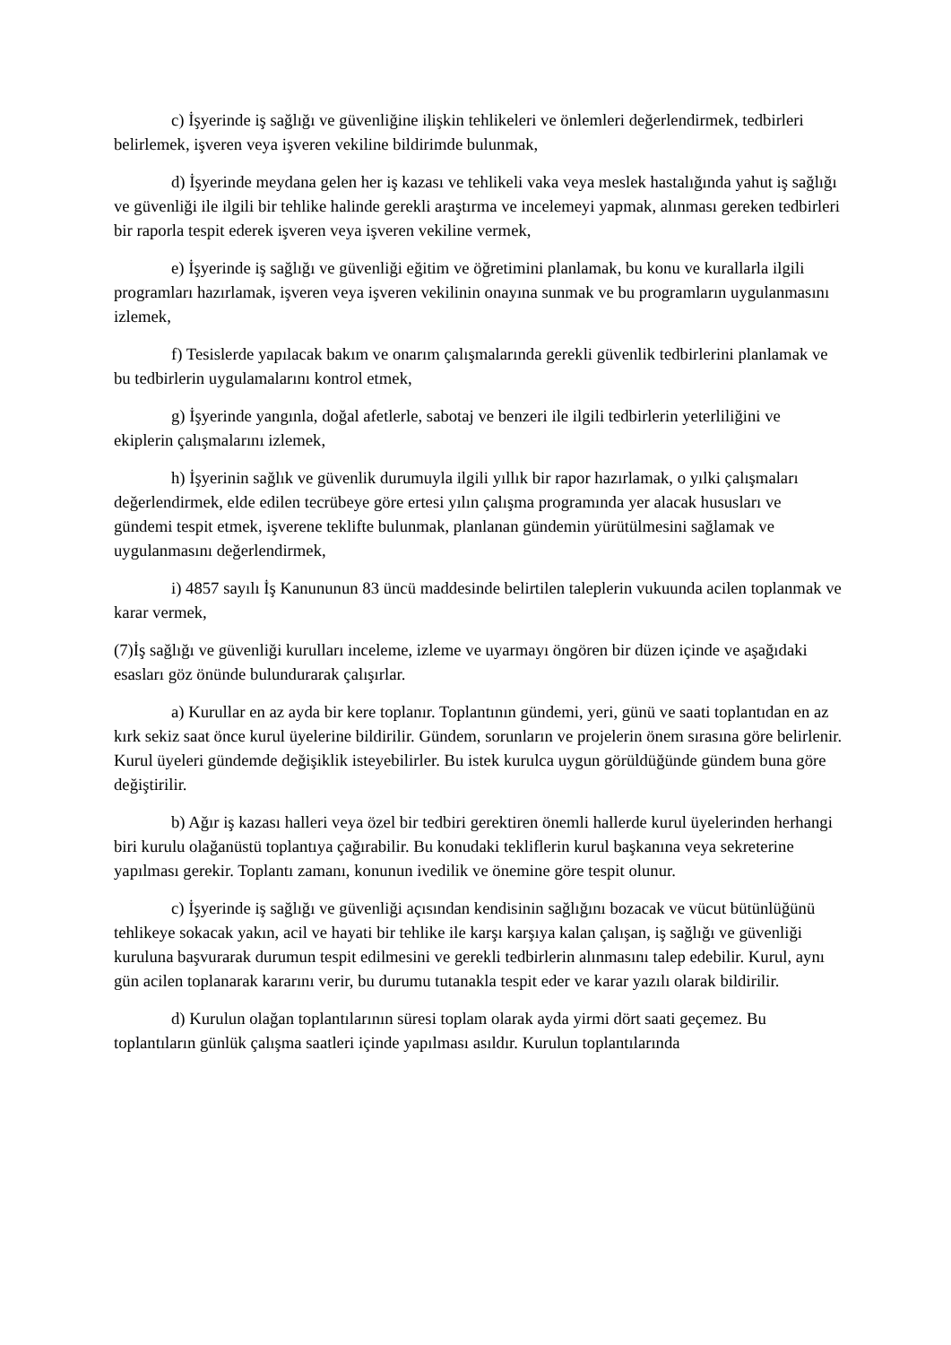c) İşyerinde iş sağlığı ve güvenliğine ilişkin tehlikeleri ve önlemleri değerlendirmek, tedbirleri belirlemek, işveren veya işveren vekiline bildirimde bulunmak,
d) İşyerinde meydana gelen her iş kazası ve tehlikeli vaka veya meslek hastalığında yahut iş sağlığı ve güvenliği ile ilgili bir tehlike halinde gerekli araştırma ve incelemeyi yapmak, alınması gereken tedbirleri bir raporla tespit ederek işveren veya işveren vekiline vermek,
e) İşyerinde iş sağlığı ve güvenliği eğitim ve öğretimini planlamak, bu konu ve kurallarla ilgili programları hazırlamak, işveren veya işveren vekilinin onayına sunmak ve bu programların uygulanmasını izlemek,
f) Tesislerde yapılacak bakım ve onarım çalışmalarında gerekli güvenlik tedbirlerini planlamak ve bu tedbirlerin uygulamalarını kontrol etmek,
g) İşyerinde yangınla, doğal afetlerle, sabotaj ve benzeri ile ilgili tedbirlerin yeterliliğini ve ekiplerin çalışmalarını izlemek,
h) İşyerinin sağlık ve güvenlik durumuyla ilgili yıllık bir rapor hazırlamak, o yılki çalışmaları değerlendirmek, elde edilen tecrübeye göre ertesi yılın çalışma programında yer alacak hususları ve gündemi tespit etmek, işverene teklifte bulunmak, planlanan gündemin yürütülmesini sağlamak ve uygulanmasını değerlendirmek,
i) 4857 sayılı İş Kanununun 83 üncü maddesinde belirtilen taleplerin vukuunda acilen toplanmak ve karar vermek,
(7)İş sağlığı ve güvenliği kurulları inceleme, izleme ve uyarmayı öngören bir düzen içinde ve aşağıdaki esasları göz önünde bulundurarak çalışırlar.
a) Kurullar en az ayda bir kere toplanır. Toplantının gündemi, yeri, günü ve saati toplantıdan en az kırk sekiz saat önce kurul üyelerine bildirilir. Gündem, sorunların ve projelerin önem sırasına göre belirlenir. Kurul üyeleri gündemde değişiklik isteyebilirler. Bu istek kurulca uygun görüldüğünde gündem buna göre değiştirilir.
b) Ağır iş kazası halleri veya özel bir tedbiri gerektiren önemli hallerde kurul üyelerinden herhangi biri kurulu olağanüstü toplantıya çağırabilir. Bu konudaki tekliflerin kurul başkanına veya sekreterine yapılması gerekir. Toplantı zamanı, konunun ivedilik ve önemine göre tespit olunur.
c) İşyerinde iş sağlığı ve güvenliği açısından kendisinin sağlığını bozacak ve vücut bütünlüğünü tehlikeye sokacak yakın, acil ve hayati bir tehlike ile karşı karşıya kalan çalışan, iş sağlığı ve güvenliği kuruluna başvurarak durumun tespit edilmesini ve gerekli tedbirlerin alınmasını talep edebilir. Kurul, aynı gün acilen toplanarak kararını verir, bu durumu tutanakla tespit eder ve karar yazılı olarak bildirilir.
d) Kurulun olağan toplantılarının süresi toplam olarak ayda yirmi dört saati geçemez. Bu toplantıların günlük çalışma saatleri içinde yapılması asıldır. Kurulun toplantılarında